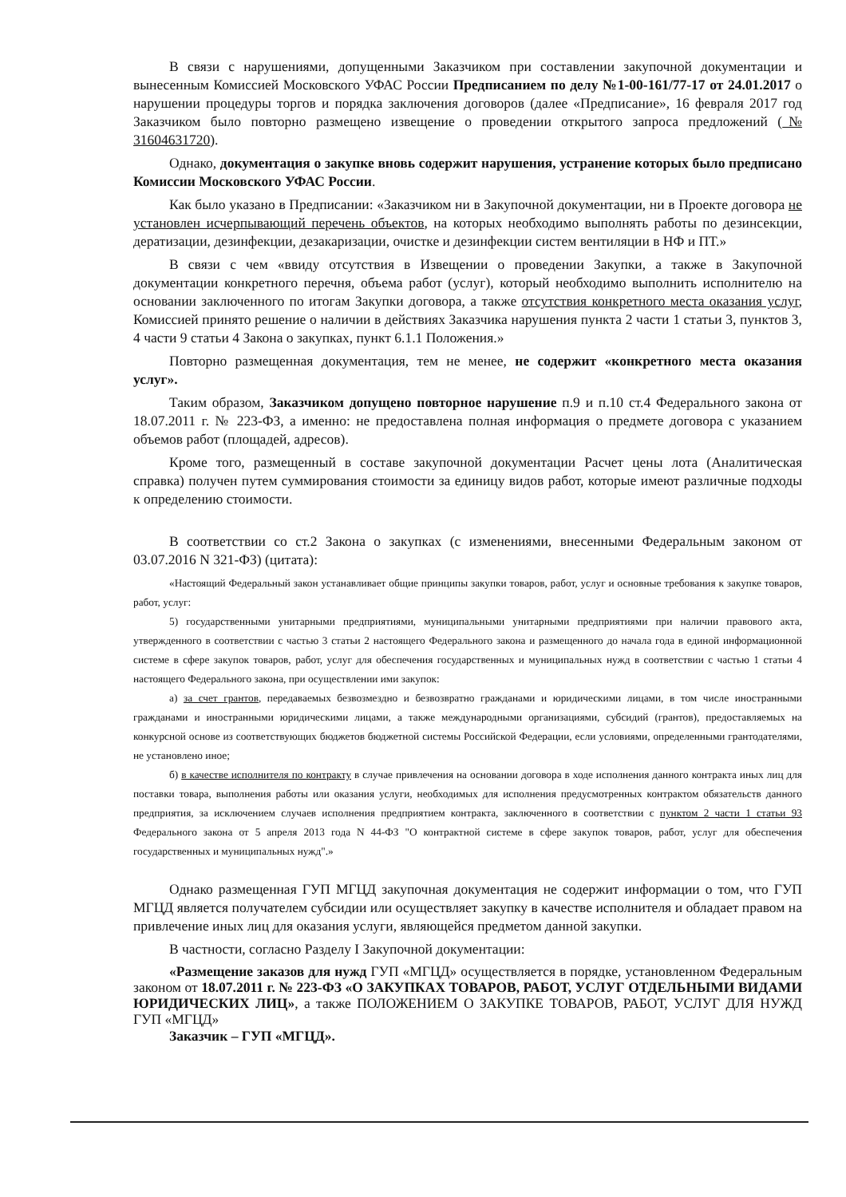В связи с нарушениями, допущенными Заказчиком при составлении закупочной документации и вынесенным Комиссией Московского УФАС России Предписанием по делу №1-00-161/77-17 от 24.01.2017 о нарушении процедуры торгов и порядка заключения договоров (далее «Предписание», 16 февраля 2017 год Заказчиком было повторно размещено извещение о проведении открытого запроса предложений (№ 31604631720).
Однако, документация о закупке вновь содержит нарушения, устранение которых было предписано Комиссии Московского УФАС России.
Как было указано в Предписании: «Заказчиком ни в Закупочной документации, ни в Проекте договора не установлен исчерпывающий перечень объектов, на которых необходимо выполнять работы по дезинсекции, дератизации, дезинфекции, дезакаризации, очистке и дезинфекции систем вентиляции в НФ и ПТ.»
В связи с чем «ввиду отсутствия в Извещении о проведении Закупки, а также в Закупочной документации конкретного перечня, объема работ (услуг), который необходимо выполнить исполнителю на основании заключенного по итогам Закупки договора, а также отсутствия конкретного места оказания услуг, Комиссией принято решение о наличии в действиях Заказчика нарушения пункта 2 части 1 статьи 3, пунктов 3, 4 части 9 статьи 4 Закона о закупках, пункт 6.1.1 Положения.»
Повторно размещенная документация, тем не менее, не содержит «конкретного места оказания услуг».
Таким образом, Заказчиком допущено повторное нарушение п.9 и п.10 ст.4 Федерального закона от 18.07.2011 г. № 223-ФЗ, а именно: не предоставлена полная информация о предмете договора с указанием объемов работ (площадей, адресов).
Кроме того, размещенный в составе закупочной документации Расчет цены лота (Аналитическая справка) получен путем суммирования стоимости за единицу видов работ, которые имеют различные подходы к определению стоимости.
В соответствии со ст.2 Закона о закупках (с изменениями, внесенными Федеральным законом от 03.07.2016 N 321-ФЗ) (цитата):
«Настоящий Федеральный закон устанавливает общие принципы закупки товаров, работ, услуг и основные требования к закупке товаров, работ, услуг:
5) государственными унитарными предприятиями, муниципальными унитарными предприятиями при наличии правового акта, утвержденного в соответствии с частью 3 статьи 2 настоящего Федерального закона и размещенного до начала года в единой информационной системе в сфере закупок товаров, работ, услуг для обеспечения государственных и муниципальных нужд в соответствии с частью 1 статьи 4 настоящего Федерального закона, при осуществлении ими закупок:
а) за счет грантов, передаваемых безвозмездно и безвозвратно гражданами и юридическими лицами, в том числе иностранными гражданами и иностранными юридическими лицами, а также международными организациями, субсидий (грантов), предоставляемых на конкурсной основе из соответствующих бюджетов бюджетной системы Российской Федерации, если условиями, определенными грантодателями, не установлено иное;
б) в качестве исполнителя по контракту в случае привлечения на основании договора в ходе исполнения данного контракта иных лиц для поставки товара, выполнения работы или оказания услуги, необходимых для исполнения предусмотренных контрактом обязательств данного предприятия, за исключением случаев исполнения предприятием контракта, заключенного в соответствии с пунктом 2 части 1 статьи 93 Федерального закона от 5 апреля 2013 года N 44-ФЗ "О контрактной системе в сфере закупок товаров, работ, услуг для обеспечения государственных и муниципальных нужд".»
Однако размещенная ГУП МГЦД закупочная документация не содержит информации о том, что ГУП МГЦД является получателем субсидии или осуществляет закупку в качестве исполнителя и обладает правом на привлечение иных лиц для оказания услуги, являющейся предметом данной закупки.
В частности, согласно Разделу I Закупочной документации:
«Размещение заказов для нужд ГУП «МГЦД» осуществляется в порядке, установленном Федеральным законом от 18.07.2011 г. № 223-ФЗ «О ЗАКУПКАХ ТОВАРОВ, РАБОТ, УСЛУГ ОТДЕЛЬНЫМИ ВИДАМИ ЮРИДИЧЕСКИХ ЛИЦ», а также ПОЛОЖЕНИЕМ О ЗАКУПКЕ ТОВАРОВ, РАБОТ, УСЛУГ ДЛЯ НУЖД ГУП «МГЦД»
Заказчик – ГУП «МГЦД».